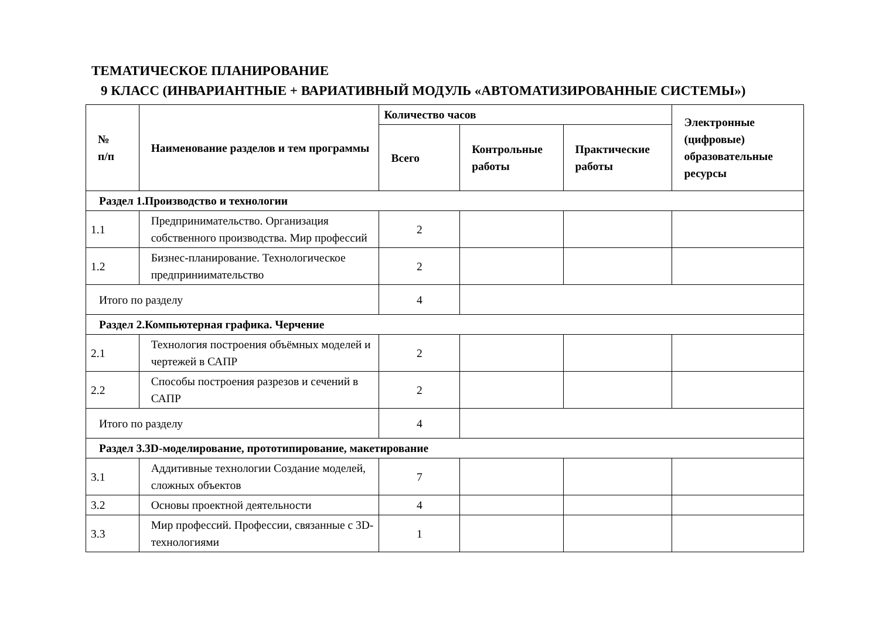ТЕМАТИЧЕСКОЕ ПЛАНИРОВАНИЕ
9 КЛАСС (ИНВАРИАНТНЫЕ + ВАРИАТИВНЫЙ МОДУЛЬ «АВТОМАТИЗИРОВАННЫЕ СИСТЕМЫ»)
| № п/п | Наименование разделов и тем программы | Количество часов | | | Электронные (цифровые) образовательные ресурсы |
| --- | --- | --- | --- | --- | --- |
| | | Всего | Контрольные работы | Практические работы | |
| Раздел 1.Производство и технологии | | | | | |
| 1.1 | Предпринимательство. Организация собственного производства. Мир профессий | 2 | | | |
| 1.2 | Бизнес-планирование. Технологическое предприниимательство | 2 | | | |
| Итого по разделу | | 4 | | | |
| Раздел 2.Компьютерная графика. Черчение | | | | | |
| 2.1 | Технология построения объёмных моделей и чертежей в САПР | 2 | | | |
| 2.2 | Способы построения разрезов и сечений в САПР | 2 | | | |
| Итого по разделу | | 4 | | | |
| Раздел 3.3D-моделирование, прототипирование, макетирование | | | | | |
| 3.1 | Аддитивные технологии Создание моделей, сложных объектов | 7 | | | |
| 3.2 | Основы проектной деятельности | 4 | | | |
| 3.3 | Мир профессий. Профессии, связанные с 3D-технологиями | 1 | | | |